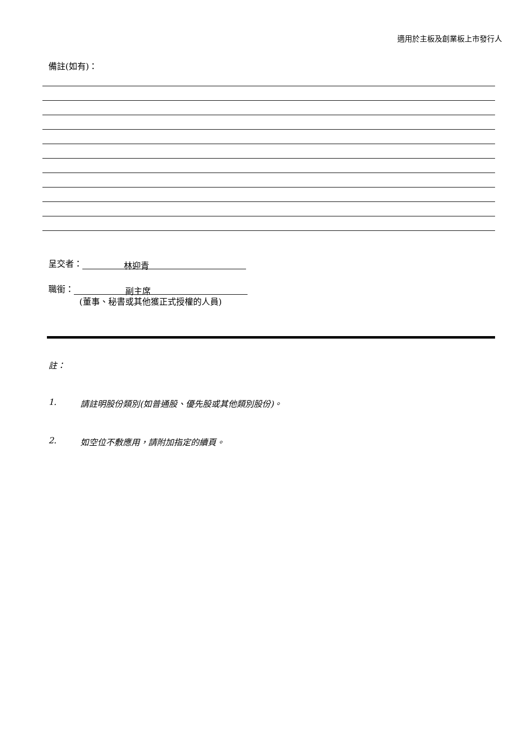適用於主板及創業板上市發行人
備註(如有)：
呈交者： 林迎青
職銜： 副主席
(董事、秘書或其他獲正式授權的人員)
註：
1. 請註明股份類別(如普通股、優先股或其他類別股份)。
2. 如空位不敷應用，請附加指定的續頁。